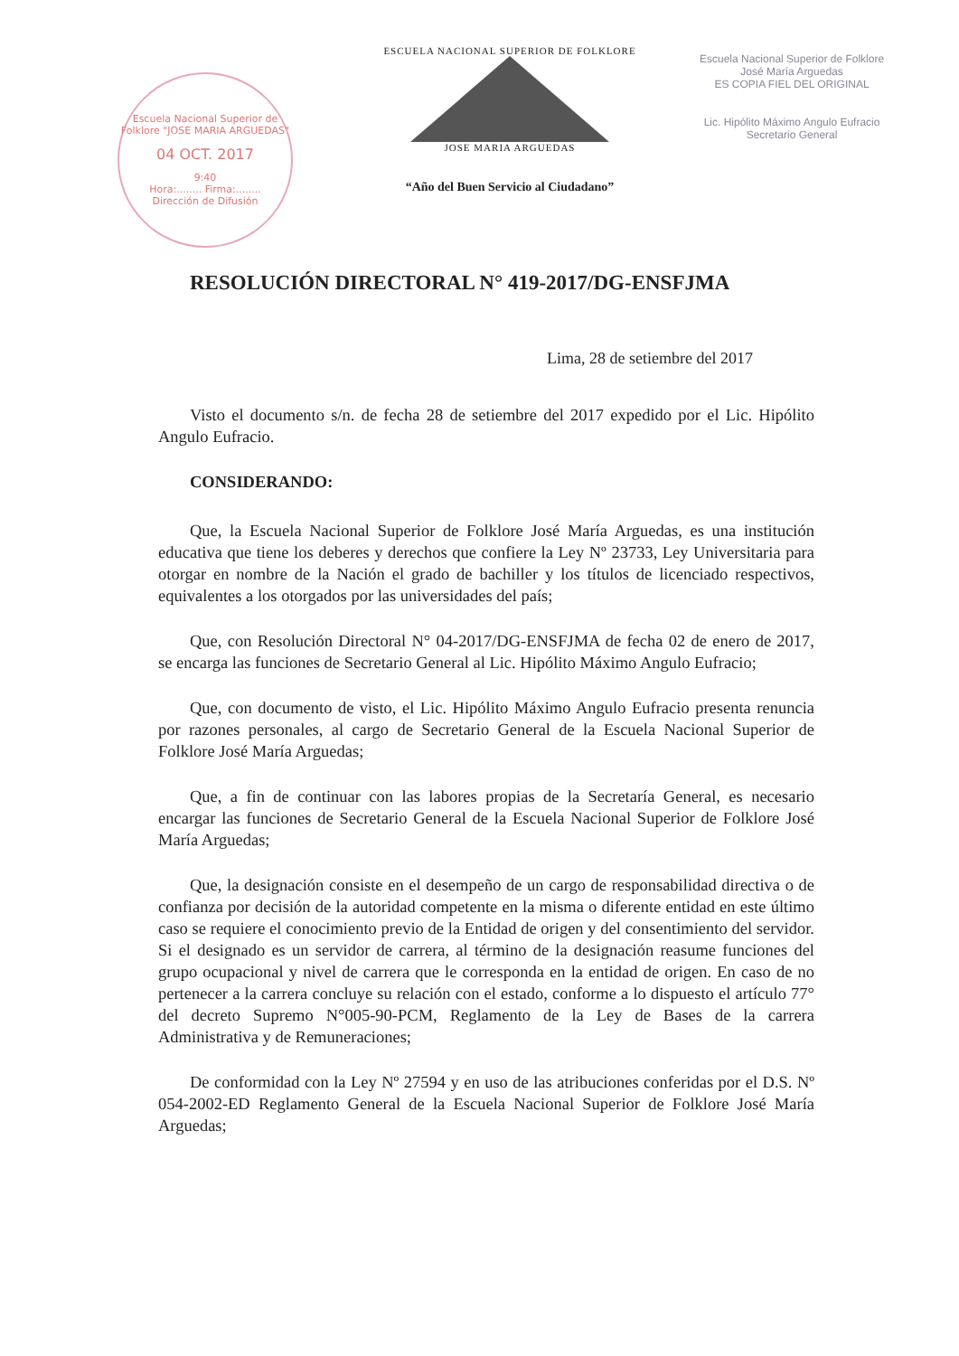Escuela Nacional Superior de Folklore "JOSE MARIA ARGUEDAS"
04 OCT. 2017
9:40
Hora:........ Firma:........
Dirección de Difusión
ESCUELA NACIONAL SUPERIOR DE FOLKLORE
JOSE MARIA ARGUEDAS
“Año del Buen Servicio al Ciudadano”
Escuela Nacional Superior de Folklore
José María Arguedas
ES COPIA FIEL DEL ORIGINAL
Lic. Hipólito Máximo Angulo Eufracio
Secretario General
RESOLUCIÓN DIRECTORAL N° 419-2017/DG-ENSFJMA
Lima, 28 de setiembre del 2017
Visto el documento s/n. de fecha 28 de setiembre del 2017 expedido por el Lic. Hipólito Angulo Eufracio.
CONSIDERANDO:
Que, la Escuela Nacional Superior de Folklore José María Arguedas, es una institución educativa que tiene los deberes y derechos que confiere la Ley Nº 23733, Ley Universitaria para otorgar en nombre de la Nación el grado de bachiller y los títulos de licenciado respectivos, equivalentes a los otorgados por las universidades del país;
Que, con Resolución Directoral N° 04-2017/DG-ENSFJMA de fecha 02 de enero de 2017, se encarga las funciones de Secretario General al Lic. Hipólito Máximo Angulo Eufracio;
Que, con documento de visto, el Lic. Hipólito Máximo Angulo Eufracio presenta renuncia por razones personales, al cargo de Secretario General de la Escuela Nacional Superior de Folklore José María Arguedas;
Que, a fin de continuar con las labores propias de la Secretaría General, es necesario encargar las funciones de Secretario General de la Escuela Nacional Superior de Folklore José María Arguedas;
Que, la designación consiste en el desempeño de un cargo de responsabilidad directiva o de confianza por decisión de la autoridad competente en la misma o diferente entidad en este último caso se requiere el conocimiento previo de la Entidad de origen y del consentimiento del servidor. Si el designado es un servidor de carrera, al término de la designación reasume funciones del grupo ocupacional y nivel de carrera que le corresponda en la entidad de origen. En caso de no pertenecer a la carrera concluye su relación con el estado, conforme a lo dispuesto el artículo 77° del decreto Supremo N°005-90-PCM, Reglamento de la Ley de Bases de la carrera Administrativa y de Remuneraciones;
De conformidad con la Ley Nº 27594 y en uso de las atribuciones conferidas por el D.S. Nº 054-2002-ED Reglamento General de la Escuela Nacional Superior de Folklore José María Arguedas;